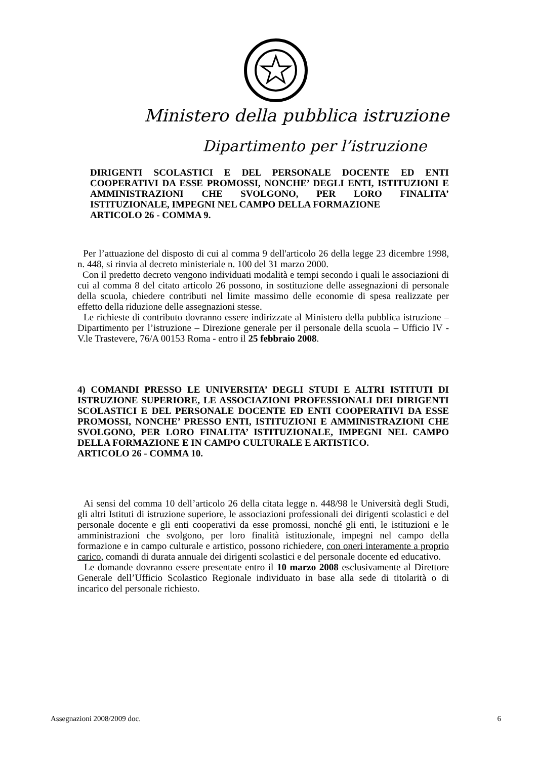Ministero della pubblica istruzione
Dipartimento per l’istruzione
DIRIGENTI SCOLASTICI E DEL PERSONALE DOCENTE ED ENTI COOPERATIVI DA ESSE PROMOSSI, NONCHE’ DEGLI ENTI, ISTITUZIONI E AMMINISTRAZIONI CHE SVOLGONO, PER LORO FINALITA’ ISTITUZIONALE, IMPEGNI NEL CAMPO DELLA FORMAZIONE
ARTICOLO 26 - COMMA 9.
Per l’attuazione del disposto di cui al comma 9 dell'articolo 26 della legge 23 dicembre 1998, n. 448, si rinvia al decreto ministeriale n. 100 del 31 marzo 2000.
Con il predetto decreto vengono individuati modalità e tempi secondo i quali le associazioni di cui al comma 8 del citato articolo 26 possono, in sostituzione delle assegnazioni di personale della scuola, chiedere contributi nel limite massimo delle economie di spesa realizzate per effetto della riduzione delle assegnazioni stesse.
Le richieste di contributo dovranno essere indirizzate al Ministero della pubblica istruzione – Dipartimento per l’istruzione – Direzione generale per il personale della scuola – Ufficio IV - V.le Trastevere, 76/A 00153 Roma - entro il 25 febbraio 2008.
4) COMANDI PRESSO LE UNIVERSITA’ DEGLI STUDI E ALTRI ISTITUTI DI ISTRUZIONE SUPERIORE, LE ASSOCIAZIONI PROFESSIONALI DEI DIRIGENTI SCOLASTICI E DEL PERSONALE DOCENTE ED ENTI COOPERATIVI DA ESSE PROMOSSI, NONCHE’ PRESSO ENTI, ISTITUZIONI E AMMINISTRAZIONI CHE SVOLGONO, PER LORO FINALITA’ ISTITUZIONALE, IMPEGNI NEL CAMPO DELLA FORMAZIONE E IN CAMPO CULTURALE E ARTISTICO.
ARTICOLO 26 - COMMA 10.
Ai sensi del comma 10 dell’articolo 26 della citata legge n. 448/98 le Università degli Studi, gli altri Istituti di istruzione superiore, le associazioni professionali dei dirigenti scolastici e del personale docente e gli enti cooperativi da esse promossi, nonché gli enti, le istituzioni e le amministrazioni che svolgono, per loro finalità istituzionale, impegni nel campo della formazione e in campo culturale e artistico, possono richiedere, con oneri interamente a proprio carico, comandi di durata annuale dei dirigenti scolastici e del personale docente ed educativo.
Le domande dovranno essere presentate entro il 10 marzo 2008 esclusivamente al Direttore Generale dell’Ufficio Scolastico Regionale individuato in base alla sede di titolarità o di incarico del personale richiesto.
Assegnazioni 2008/2009 doc. 6